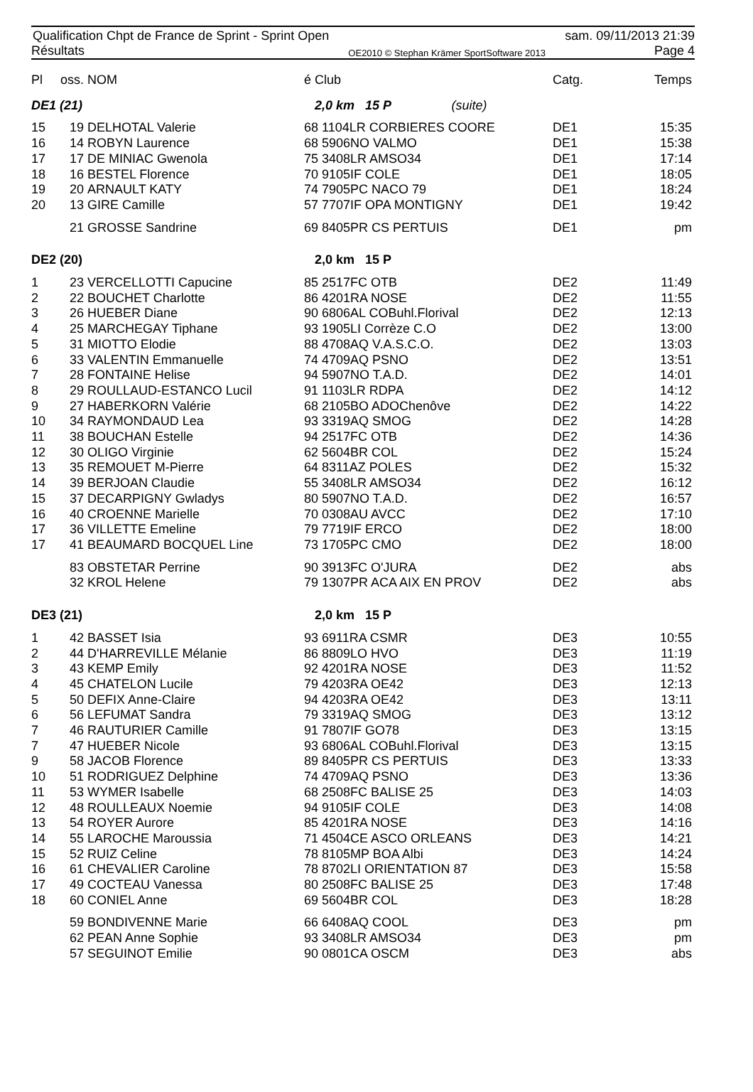Qualification Chpt de France de Sprint - Sprint Open
Résultats
OE2010 © Stephan Krämer SportSoftware 2013
sam. 09/11/2013 21:39
Page 4
| Pl | oss. | NOM | é Club | | Catg. | Temps |
| --- | --- | --- | --- | --- | --- | --- |
| DE1 (21) | | | 2,0 km 15 P (suite) | | | |
| 15 | 19 | DELHOTAL Valerie | 68 1104LR CORBIERES COORE | | DE1 | 15:35 |
| 16 | 14 | ROBYN Laurence | 68 5906NO VALMO | | DE1 | 15:38 |
| 17 | 17 | DE MINIAC Gwenola | 75 3408LR AMSO34 | | DE1 | 17:14 |
| 18 | 16 | BESTEL Florence | 70 9105IF COLE | | DE1 | 18:05 |
| 19 | 20 | ARNAULT KATY | 74 7905PC NACO 79 | | DE1 | 18:24 |
| 20 | 13 | GIRE Camille | 57 7707IF OPA MONTIGNY | | DE1 | 19:42 |
| | 21 | GROSSE Sandrine | 69 8405PR CS PERTUIS | | DE1 | pm |
| DE2 (20) | | | 2,0 km 15 P | | | |
| 1 | 23 | VERCELLOTTI Capucine | 85 2517FC OTB | | DE2 | 11:49 |
| 2 | 22 | BOUCHET Charlotte | 86 4201RA NOSE | | DE2 | 11:55 |
| 3 | 26 | HUEBER Diane | 90 6806AL COBuhl.Florival | | DE2 | 12:13 |
| 4 | 25 | MARCHEGAY Tiphane | 93 1905LI Corrèze C.O | | DE2 | 13:00 |
| 5 | 31 | MIOTTO Elodie | 88 4708AQ V.A.S.C.O. | | DE2 | 13:03 |
| 6 | 33 | VALENTIN Emmanuelle | 74 4709AQ PSNO | | DE2 | 13:51 |
| 7 | 28 | FONTAINE Helise | 94 5907NO T.A.D. | | DE2 | 14:01 |
| 8 | 29 | ROULLAUD-ESTANCO Lucil | 91 1103LR RDPA | | DE2 | 14:12 |
| 9 | 27 | HABERKORN Valérie | 68 2105BO ADOChenôve | | DE2 | 14:22 |
| 10 | 34 | RAYMONDAUD Lea | 93 3319AQ SMOG | | DE2 | 14:28 |
| 11 | 38 | BOUCHAN Estelle | 94 2517FC OTB | | DE2 | 14:36 |
| 12 | 30 | OLIGO Virginie | 62 5604BR COL | | DE2 | 15:24 |
| 13 | 35 | REMOUET M-Pierre | 64 8311AZ POLES | | DE2 | 15:32 |
| 14 | 39 | BERJOAN Claudie | 55 3408LR AMSO34 | | DE2 | 16:12 |
| 15 | 37 | DECARPIGNY Gwladys | 80 5907NO T.A.D. | | DE2 | 16:57 |
| 16 | 40 | CROENNE Marielle | 70 0308AU AVCC | | DE2 | 17:10 |
| 17 | 36 | VILLETTE Emeline | 79 7719IF ERCO | | DE2 | 18:00 |
| 17 | 41 | BEAUMARD BOCQUEL Line | 73 1705PC CMO | | DE2 | 18:00 |
| | 83 | OBSTETAR Perrine | 90 3913FC O'JURA | | DE2 | abs |
| | 32 | KROL Helene | 79 1307PR ACA AIX EN PROV | | DE2 | abs |
| DE3 (21) | | | 2,0 km 15 P | | | |
| 1 | 42 | BASSET Isia | 93 6911RA CSMR | | DE3 | 10:55 |
| 2 | 44 | D'HARREVILLE Mélanie | 86 8809LO HVO | | DE3 | 11:19 |
| 3 | 43 | KEMP Emily | 92 4201RA NOSE | | DE3 | 11:52 |
| 4 | 45 | CHATELON Lucile | 79 4203RA OE42 | | DE3 | 12:13 |
| 5 | 50 | DEFIX Anne-Claire | 94 4203RA OE42 | | DE3 | 13:11 |
| 6 | 56 | LEFUMAT Sandra | 79 3319AQ SMOG | | DE3 | 13:12 |
| 7 | 46 | RAUTURIER Camille | 91 7807IF GO78 | | DE3 | 13:15 |
| 7 | 47 | HUEBER Nicole | 93 6806AL COBuhl.Florival | | DE3 | 13:15 |
| 9 | 58 | JACOB Florence | 89 8405PR CS PERTUIS | | DE3 | 13:33 |
| 10 | 51 | RODRIGUEZ Delphine | 74 4709AQ PSNO | | DE3 | 13:36 |
| 11 | 53 | WYMER Isabelle | 68 2508FC BALISE 25 | | DE3 | 14:03 |
| 12 | 48 | ROULLEAUX Noemie | 94 9105IF COLE | | DE3 | 14:08 |
| 13 | 54 | ROYER Aurore | 85 4201RA NOSE | | DE3 | 14:16 |
| 14 | 55 | LAROCHE Maroussia | 71 4504CE ASCO ORLEANS | | DE3 | 14:21 |
| 15 | 52 | RUIZ Celine | 78 8105MP BOA Albi | | DE3 | 14:24 |
| 16 | 61 | CHEVALIER Caroline | 78 8702LI ORIENTATION 87 | | DE3 | 15:58 |
| 17 | 49 | COCTEAU Vanessa | 80 2508FC BALISE 25 | | DE3 | 17:48 |
| 18 | 60 | CONIEL Anne | 69 5604BR COL | | DE3 | 18:28 |
| | 59 | BONDIVENNE Marie | 66 6408AQ COOL | | DE3 | pm |
| | 62 | PEAN Anne Sophie | 93 3408LR AMSO34 | | DE3 | pm |
| | 57 | SEGUINOT Emilie | 90 0801CA OSCM | | DE3 | abs |